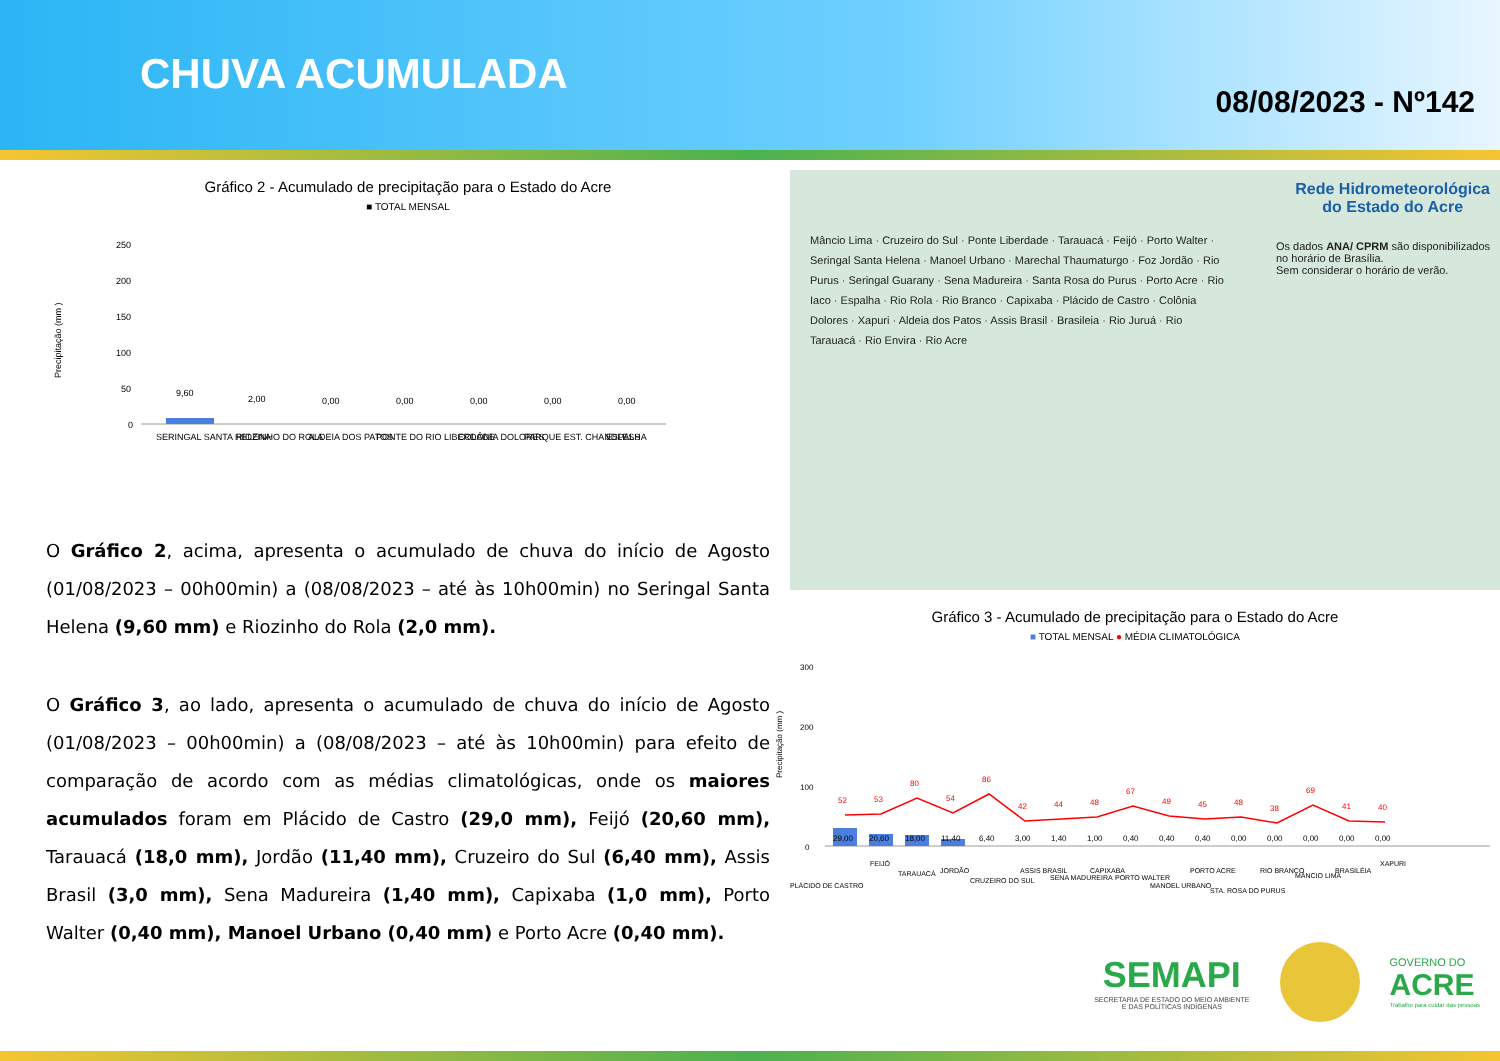CHUVA ACUMULADA
08/08/2023 - Nº142
Gráfico 2 - Acumulado de precipitação para o Estado do Acre
■ TOTAL MENSAL
Precipitação (mm )
250
200
150
100
50
0
9,60
2,00
0,00
0,00
0,00
0,00
0,00
SERINGAL SANTA HELENA
RIOZINHO DO ROLA
ALDEIA DOS PATOS
PONTE DO RIO LIBERDADE
COLÔNIA DOLORES
PARQUE EST. CHANDLESS
ESPALHA
O Gráfico 2, acima, apresenta o acumulado de chuva do início de Agosto (01/08/2023 – 00h00min) a (08/08/2023 – até às 10h00min) no Seringal Santa Helena (9,60 mm) e Riozinho do Rola (2,0 mm).
O Gráfico 3, ao lado, apresenta o acumulado de chuva do início de Agosto (01/08/2023 – 00h00min) a (08/08/2023 – até às 10h00min) para efeito de comparação de acordo com as médias climatológicas, onde os maiores acumulados foram em Plácido de Castro (29,0 mm), Feijó (20,60 mm), Tarauacá (18,0 mm), Jordão (11,40 mm), Cruzeiro do Sul (6,40 mm), Assis Brasil (3,0 mm), Sena Madureira (1,40 mm), Capixaba (1,0 mm), Porto Walter (0,40 mm), Manoel Urbano (0,40 mm) e Porto Acre (0,40 mm).
Rede Hidrometeorológica
do Estado do Acre
Os dados ANA/ CPRM são disponibilizados
no horário de Brasília.
Sem considerar o horário de verão.
Mâncio Lima · Cruzeiro do Sul · Ponte Liberdade · Tarauacá · Feijó · Porto Walter · Seringal Santa Helena · Manoel Urbano · Marechal Thaumaturgo · Foz Jordão · Rio Purus · Seringal Guarany · Sena Madureira · Santa Rosa do Purus · Porto Acre · Rio Iaco · Espalha · Rio Rola · Rio Branco · Capixaba · Plácido de Castro · Colônia Dolores · Xapuri · Aldeia dos Patos · Assis Brasil · Brasileia · Rio Juruá · Rio Tarauacá · Rio Envira · Rio Acre
Gráfico 3 - Acumulado de precipitação para o Estado do Acre
■ TOTAL MENSAL ● MÉDIA CLIMATOLÓGICA
Precipitação (mm )
300
200
100
0
52
53
80
54
86
42
44
48
67
49
45
48
38
69
41
40
29,00
20,60
18,00
11,40
6,40
3,00
1,40
1,00
0,40
0,40
0,40
0,00
0,00
0,00
0,00
0,00
PLÁCIDO DE CASTRO
FEIJÓ
TARAUACÁ
JORDÃO
CRUZEIRO DO SUL
ASSIS BRASIL
SENA MADUREIRA
CAPIXABA
PORTO WALTER
MANOEL URBANO
PORTO ACRE
STA. ROSA DO PURUS
RIO BRANCO
MÂNCIO LIMA
BRASILÉIA
XAPURI
SEMAPI
SECRETARIA DE ESTADO DO MEIO AMBIENTE
E DAS POLÍTICAS INDÍGENAS
GOVERNO DO
ACRE
Trabalho para cuidar das pessoas